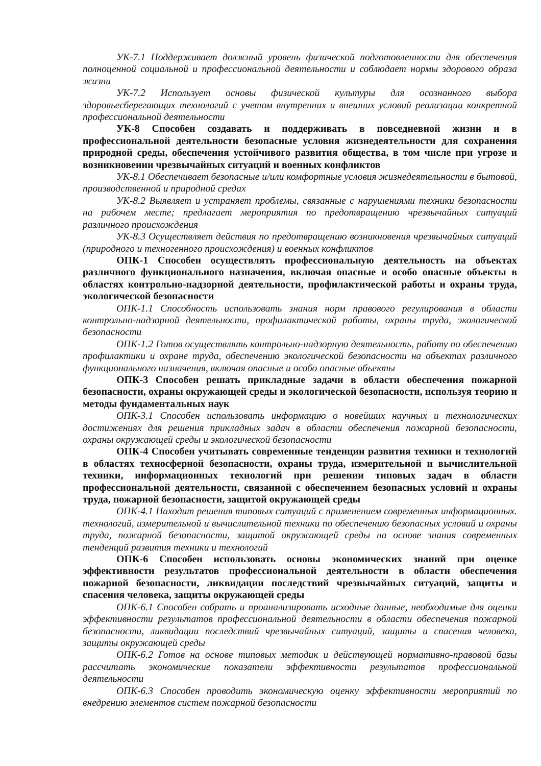УК-7.1 Поддерживает должный уровень физической подготовленности для обеспечения полноценной социальной и профессиональной деятельности и соблюдает нормы здорового образа жизни
УК-7.2 Использует основы физической культуры для осознанного выбора здоровьесберегающих технологий с учетом внутренних и внешних условий реализации конкретной профессиональной деятельности
УК-8 Способен создавать и поддерживать в повседневной жизни и в профессиональной деятельности безопасные условия жизнедеятельности для сохранения природной среды, обеспечения устойчивого развития общества, в том числе при угрозе и возникновении чрезвычайных ситуаций и военных конфликтов
УК-8.1 Обеспечивает безопасные и/или комфортные условия жизнедеятельности в бытовой, производственной и природной средах
УК-8.2 Выявляет и устраняет проблемы, связанные с нарушениями техники безопасности на рабочем месте; предлагает мероприятия по предотвращению чрезвычайных ситуаций различного происхождения
УК-8.3 Осуществляет действия по предотвращению возникновения чрезвычайных ситуаций (природного и техногенного происхождения) и военных конфликтов
ОПК-1 Способен осуществлять профессиональную деятельность на объектах различного функционального назначения, включая опасные и особо опасные объекты в областях контрольно-надзорной деятельности, профилактической работы и охраны труда, экологической безопасности
ОПК-1.1 Способность использовать знания норм правового регулирования в области контрольно-надзорной деятельности, профилактической работы, охраны труда, экологической безопасности
ОПК-1.2 Готов осуществлять контрольно-надзорную деятельность, работу по обеспечению профилактики и охране труда, обеспечению экологической безопасности на объектах различного функционального назначения, включая опасные и особо опасные объекты
ОПК-3 Способен решать прикладные задачи в области обеспечения пожарной безопасности, охраны окружающей среды и экологической безопасности, используя теорию и методы фундаментальных наук
ОПК-3.1 Способен использовать информацию о новейших научных и технологических достижениях для решения прикладных задач в области обеспечения пожарной безопасности, охраны окружающей среды и экологической безопасности
ОПК-4 Способен учитывать современные тенденции развития техники и технологий в областях техносферной безопасности, охраны труда, измерительной и вычислительной техники, информационных технологий при решении типовых задач в области профессиональной деятельности, связанной с обеспечением безопасных условий и охраны труда, пожарной безопасности, защитой окружающей среды
ОПК-4.1 Находит решения типовых ситуаций с применением современных информационных. технологий, измерительной и вычислительной техники по обеспечению безопасных условий и охраны труда, пожарной безопасности, защитой окружающей среды на основе знания современных тенденций развития техники и технологий
ОПК-6 Способен использовать основы экономических знаний при оценке эффективности результатов профессиональной деятельности в области обеспечения пожарной безопасности, ликвидации последствий чрезвычайных ситуаций, защиты и спасения человека, защиты окружающей среды
ОПК-6.1 Способен собрать и проанализировать исходные данные, необходимые для оценки эффективности результатов профессиональной деятельности в области обеспечения пожарной безопасности, ликвидации последствий чрезвычайных ситуаций, защиты и спасения человека, защиты окружающей среды
ОПК-6.2 Готов на основе типовых методик и действующей нормативно-правовой базы рассчитать экономические показатели эффективности результатов профессиональной деятельности
ОПК-6.3 Способен проводить экономическую оценку эффективности мероприятий по внедрению элементов систем пожарной безопасности